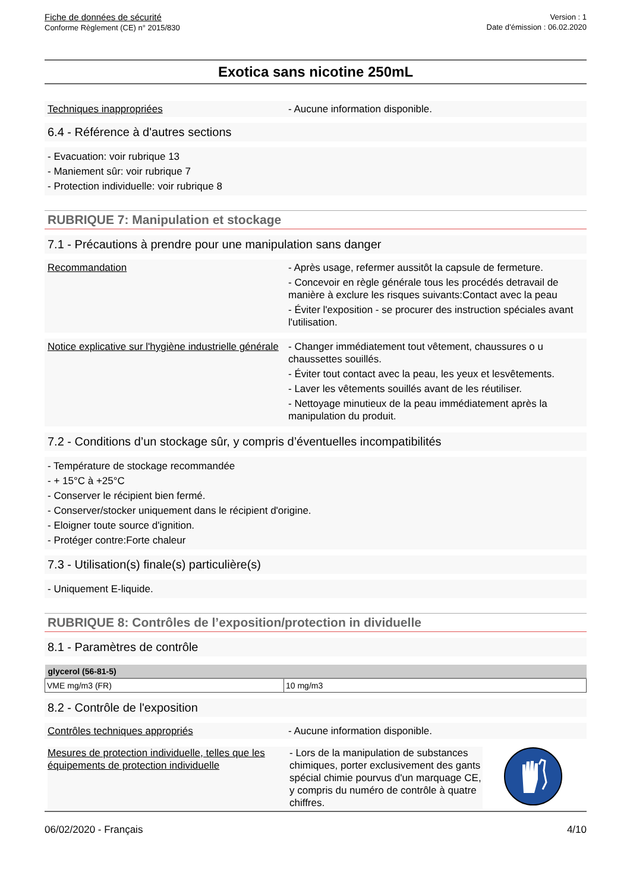Fiche de données de sécurité
Conforme Règlement (CE) n° 2015/830
Version : 1
Date d’émission : 06.02.2020
Exotica sans nicotine 250mL
Techniques inappropriées - Aucune information disponible.
6.4 - Référence à d'autres sections
- Evacuation: voir rubrique 13
- Maniement sûr: voir rubrique 7
- Protection individuelle: voir rubrique 8
RUBRIQUE 7: Manipulation et stockage
7.1 - Précautions à prendre pour une manipulation sans danger
Recommandation - Après usage, refermer aussitôt la capsule de fermeture.
- Concevoir en règle générale tous les procédés detravail de manière à exclure les risques suivants:Contact avec la peau
- Éviter l'exposition - se procurer des instruction spéciales avant l'utilisation.
Notice explicative sur l'hygiène industrielle générale
- Changer immédiatement tout vêtement, chaussures o u chaussettes souillés.
- Éviter tout contact avec la peau, les yeux et lesvêtements.
- Laver les vêtements souillés avant de les réutiliser.
- Nettoyage minutieux de la peau immédiatement après la manipulation du produit.
7.2 - Conditions d’un stockage sûr, y compris d’éventuelles incompatibilités
- Température de stockage recommandée
- + 15°C à +25°C
- Conserver le récipient bien fermé.
- Conserver/stocker uniquement dans le récipient d'origine.
- Eloigner toute source d'ignition.
- Protéger contre:Forte chaleur
7.3 - Utilisation(s) finale(s) particulière(s)
- Uniquement E-liquide.
RUBRIQUE 8: Contrôles de l’exposition/protection in dividuelle
8.1 - Paramètres de contrôle
| glycerol (56-81-5) | |
| --- | --- |
| VME mg/m3 (FR) | 10 mg/m3 |
8.2 - Contrôle de l'exposition
Contrôles techniques appropriés - Aucune information disponible.
Mesures de protection individuelle, telles que les équipements de protection individuelle
- Lors de la manipulation de substances chimiques, porter exclusivement des gants spécial chimie pourvus d'un marquage CE, y compris du numéro de contrôle à quatre chiffres.
06/02/2020 - Français 4/10